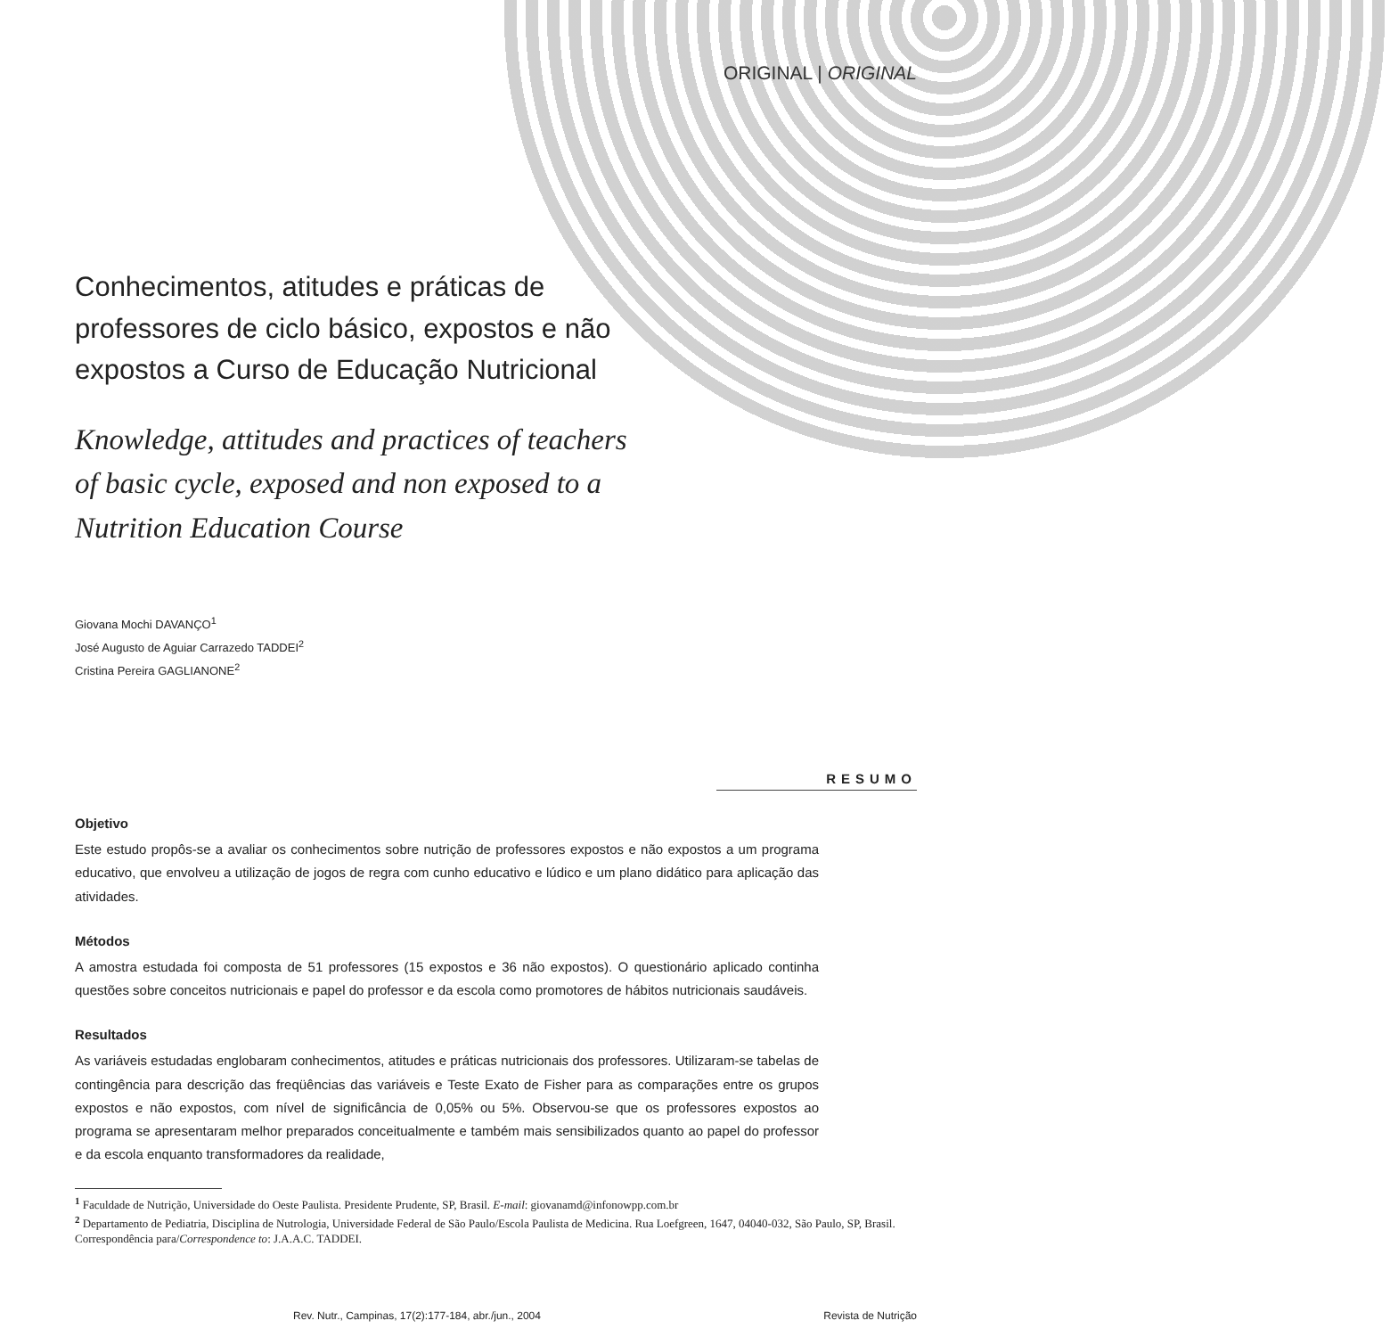ORIGINAL | ORIGINAL
Conhecimentos, atitudes e práticas de professores de ciclo básico, expostos e não expostos a Curso de Educação Nutricional
Knowledge, attitudes and practices of teachers of basic cycle, exposed and non exposed to a Nutrition Education Course
Giovana Mochi DAVANÇO<sup>1</sup>
José Augusto de Aguiar Carrazedo TADDEI<sup>2</sup>
Cristina Pereira GAGLIANONE<sup>2</sup>
RESUMO
Objetivo
Este estudo propôs-se a avaliar os conhecimentos sobre nutrição de professores expostos e não expostos a um programa educativo, que envolveu a utilização de jogos de regra com cunho educativo e lúdico e um plano didático para aplicação das atividades.
Métodos
A amostra estudada foi composta de 51 professores (15 expostos e 36 não expostos). O questionário aplicado continha questões sobre conceitos nutricionais e papel do professor e da escola como promotores de hábitos nutricionais saudáveis.
Resultados
As variáveis estudadas englobaram conhecimentos, atitudes e práticas nutricionais dos professores. Utilizaram-se tabelas de contingência para descrição das freqüências das variáveis e Teste Exato de Fisher para as comparações entre os grupos expostos e não expostos, com nível de significância de 0,05% ou 5%. Observou-se que os professores expostos ao programa se apresentaram melhor preparados conceitualmente e também mais sensibilizados quanto ao papel do professor e da escola enquanto transformadores da realidade,
<sup>1</sup> Faculdade de Nutrição, Universidade do Oeste Paulista. Presidente Prudente, SP, Brasil. E-mail: giovanamd@infonowpp.com.br
<sup>2</sup> Departamento de Pediatria, Disciplina de Nutrologia, Universidade Federal de São Paulo/Escola Paulista de Medicina. Rua Loefgreen, 1647, 04040-032, São Paulo, SP, Brasil. Correspondência para/Correspondence to: J.A.A.C. TADDEI.
Rev. Nutr., Campinas, 17(2):177-184, abr./jun., 2004 Revista de Nutrição